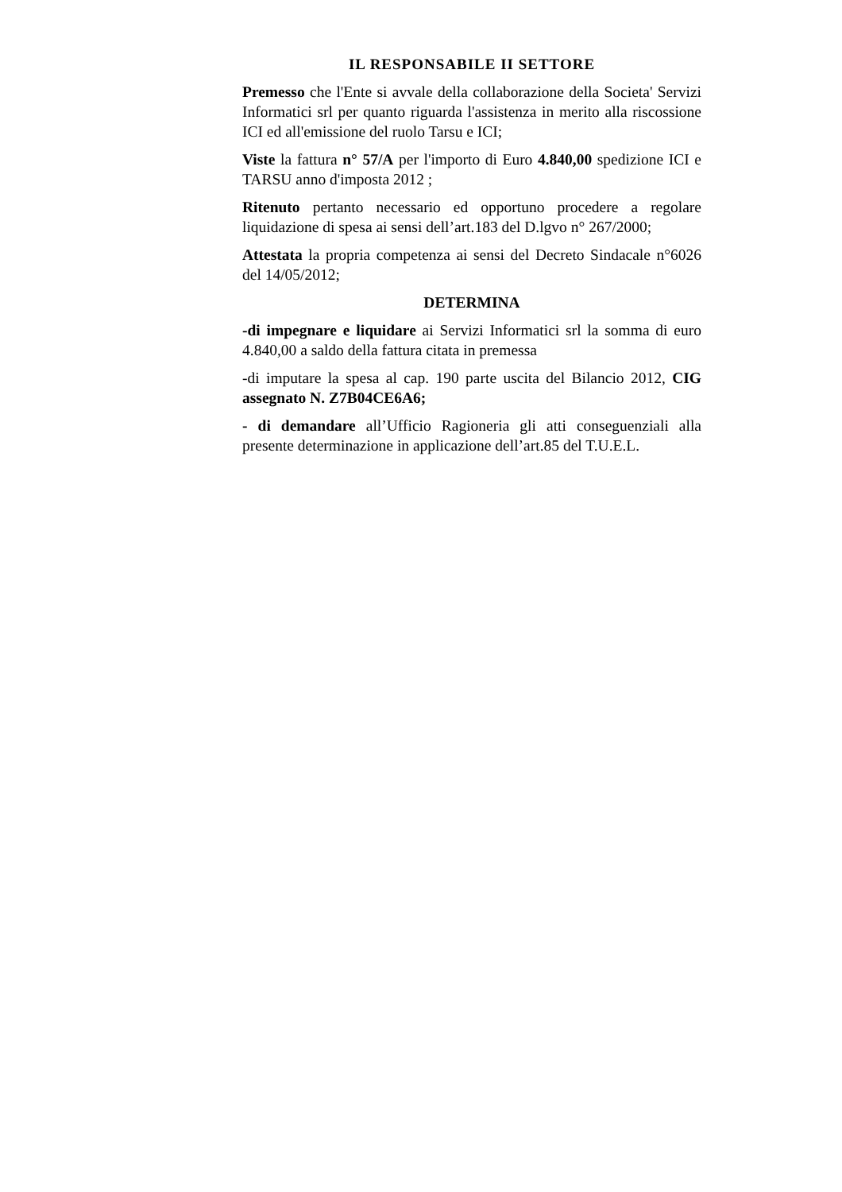IL RESPONSABILE II SETTORE
Premesso che l'Ente si avvale della collaborazione della Societa' Servizi Informatici srl per quanto riguarda l'assistenza in merito alla riscossione ICI ed all'emissione del ruolo Tarsu e ICI;
Viste la fattura n° 57/A per l'importo di Euro 4.840,00 spedizione ICI e TARSU anno d'imposta 2012 ;
Ritenuto pertanto necessario ed opportuno procedere a regolare liquidazione di spesa ai sensi dell’art.183 del D.lgvo n° 267/2000;
Attestata la propria competenza ai sensi del Decreto Sindacale n°6026 del 14/05/2012;
DETERMINA
-di impegnare e liquidare ai Servizi Informatici srl la somma di euro 4.840,00 a saldo della fattura citata in premessa
-di imputare la spesa al cap. 190 parte uscita del Bilancio 2012, CIG assegnato N. Z7B04CE6A6;
- di demandare all’Ufficio Ragioneria gli atti conseguenziali alla presente determinazione in applicazione dell’art.85 del T.U.E.L.